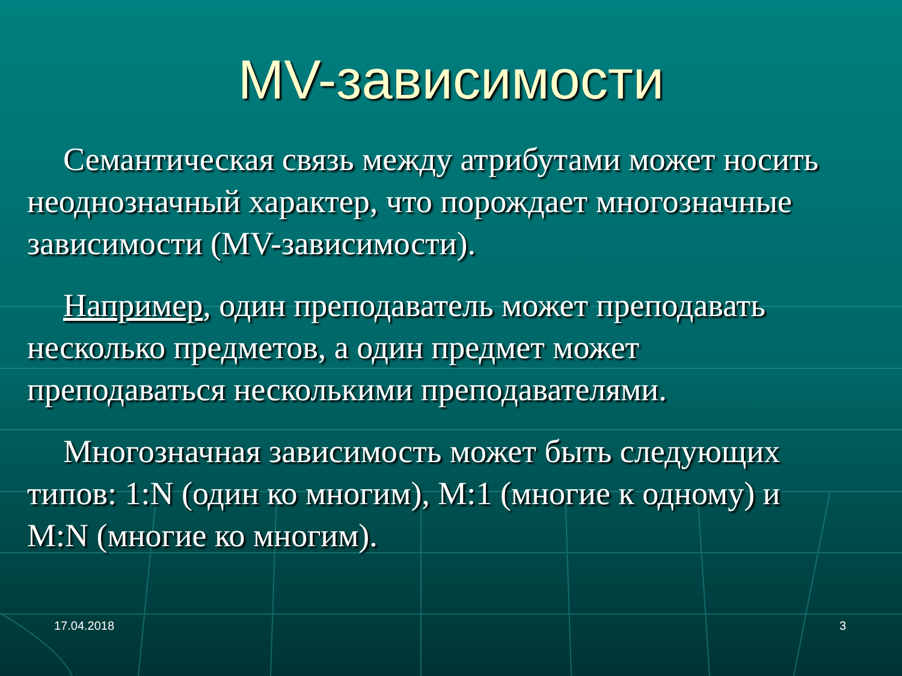MV-зависимости
Семантическая связь между атрибутами может носить неоднозначный характер, что порождает многозначные зависимости (MV-зависимости).
Например, один преподаватель может преподавать несколько предметов, а один предмет может преподаваться несколькими преподавателями.
Многозначная зависимость может быть следующих типов: 1:N (один ко многим), M:1 (многие к одному) и M:N (многие ко многим).
17.04.2018 3